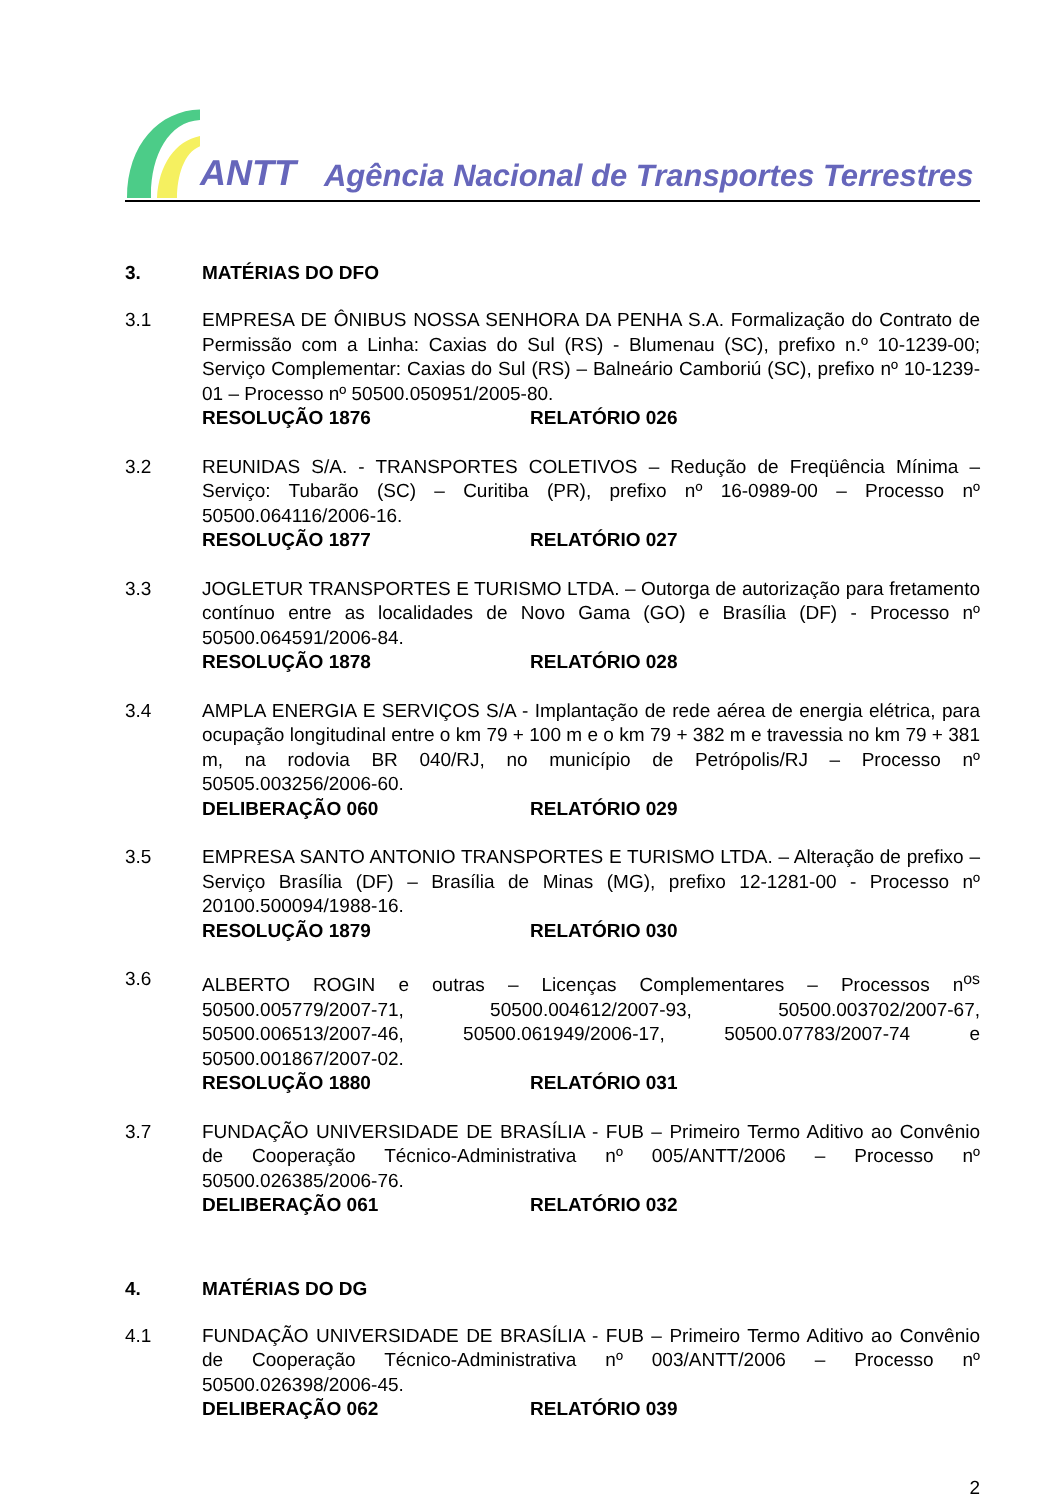ANTT Agência Nacional de Transportes Terrestres
3. MATÉRIAS DO DFO
3.1 EMPRESA DE ÔNIBUS NOSSA SENHORA DA PENHA S.A. Formalização do Contrato de Permissão com a Linha: Caxias do Sul (RS) - Blumenau (SC), prefixo n.º 10-1239-00; Serviço Complementar: Caxias do Sul (RS) – Balneário Camboriú (SC), prefixo nº 10-1239-01 – Processo nº 50500.050951/2005-80.
RESOLUÇÃO 1876 RELATÓRIO 026
3.2 REUNIDAS S/A. - TRANSPORTES COLETIVOS – Redução de Freqüência Mínima – Serviço: Tubarão (SC) – Curitiba (PR), prefixo nº 16-0989-00 – Processo nº 50500.064116/2006-16.
RESOLUÇÃO 1877 RELATÓRIO 027
3.3 JOGLETUR TRANSPORTES E TURISMO LTDA. – Outorga de autorização para fretamento contínuo entre as localidades de Novo Gama (GO) e Brasília (DF) - Processo nº 50500.064591/2006-84.
RESOLUÇÃO 1878 RELATÓRIO 028
3.4 AMPLA ENERGIA E SERVIÇOS S/A - Implantação de rede aérea de energia elétrica, para ocupação longitudinal entre o km 79 + 100 m e o km 79 + 382 m e travessia no km 79 + 381 m, na rodovia BR 040/RJ, no município de Petrópolis/RJ – Processo nº 50505.003256/2006-60.
DELIBERAÇÃO 060 RELATÓRIO 029
3.5 EMPRESA SANTO ANTONIO TRANSPORTES E TURISMO LTDA. – Alteração de prefixo – Serviço Brasília (DF) – Brasília de Minas (MG), prefixo 12-1281-00 - Processo nº 20100.500094/1988-16.
RESOLUÇÃO 1879 RELATÓRIO 030
3.6 ALBERTO ROGIN e outras – Licenças Complementares – Processos n<sup>os</sup> 50500.005779/2007-71, 50500.004612/2007-93, 50500.003702/2007-67, 50500.006513/2007-46, 50500.061949/2006-17, 50500.07783/2007-74 e 50500.001867/2007-02.
RESOLUÇÃO 1880 RELATÓRIO 031
3.7 FUNDAÇÃO UNIVERSIDADE DE BRASÍLIA - FUB – Primeiro Termo Aditivo ao Convênio de Cooperação Técnico-Administrativa nº 005/ANTT/2006 – Processo nº 50500.026385/2006-76.
DELIBERAÇÃO 061 RELATÓRIO 032
4. MATÉRIAS DO DG
4.1 FUNDAÇÃO UNIVERSIDADE DE BRASÍLIA - FUB – Primeiro Termo Aditivo ao Convênio de Cooperação Técnico-Administrativa nº 003/ANTT/2006 – Processo nº 50500.026398/2006-45.
DELIBERAÇÃO 062 RELATÓRIO 039
2